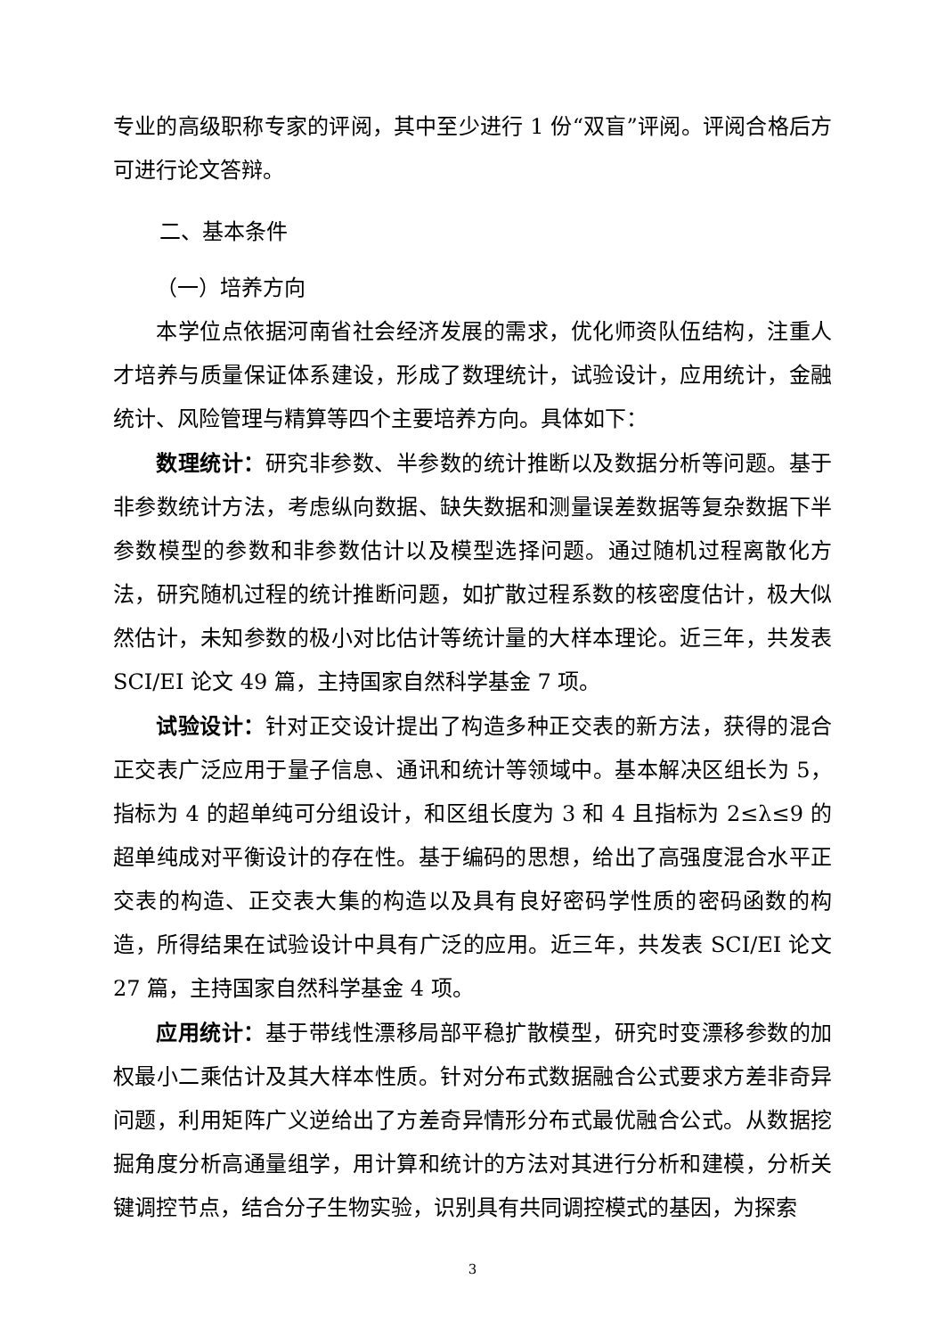专业的高级职称专家的评阅，其中至少进行 1 份“双盲”评阅。评阅合格后方可进行论文答辩。
二、基本条件
（一）培养方向
本学位点依据河南省社会经济发展的需求，优化师资队伍结构，注重人才培养与质量保证体系建设，形成了数理统计，试验设计，应用统计，金融统计、风险管理与精算等四个主要培养方向。具体如下：
数理统计：研究非参数、半参数的统计推断以及数据分析等问题。基于非参数统计方法，考虑纵向数据、缺失数据和测量误差数据等复杂数据下半参数模型的参数和非参数估计以及模型选择问题。通过随机过程离散化方法，研究随机过程的统计推断问题，如扩散过程系数的核密度估计，极大似然估计，未知参数的极小对比估计等统计量的大样本理论。近三年，共发表 SCI/EI 论文 49 篇，主持国家自然科学基金 7 项。
试验设计：针对正交设计提出了构造多种正交表的新方法，获得的混合正交表广泛应用于量子信息、通讯和统计等领域中。基本解决区组长为 5，指标为 4 的超单纯可分组设计，和区组长度为 3 和 4 且指标为 2≤λ≤9 的超单纯成对平衡设计的存在性。基于编码的思想，给出了高强度混合水平正交表的构造、正交表大集的构造以及具有良好密码学性质的密码函数的构造，所得结果在试验设计中具有广泛的应用。近三年，共发表 SCI/EI 论文 27 篇，主持国家自然科学基金 4 项。
应用统计：基于带线性漂移局部平稳扩散模型，研究时变漂移参数的加权最小二乘估计及其大样本性质。针对分布式数据融合公式要求方差非奇异问题，利用矩阵广义逆给出了方差奇异情形分布式最优融合公式。从数据挖掘角度分析高通量组学，用计算和统计的方法对其进行分析和建模，分析关键调控节点，结合分子生物实验，识别具有共同调控模式的基因，为探索
3